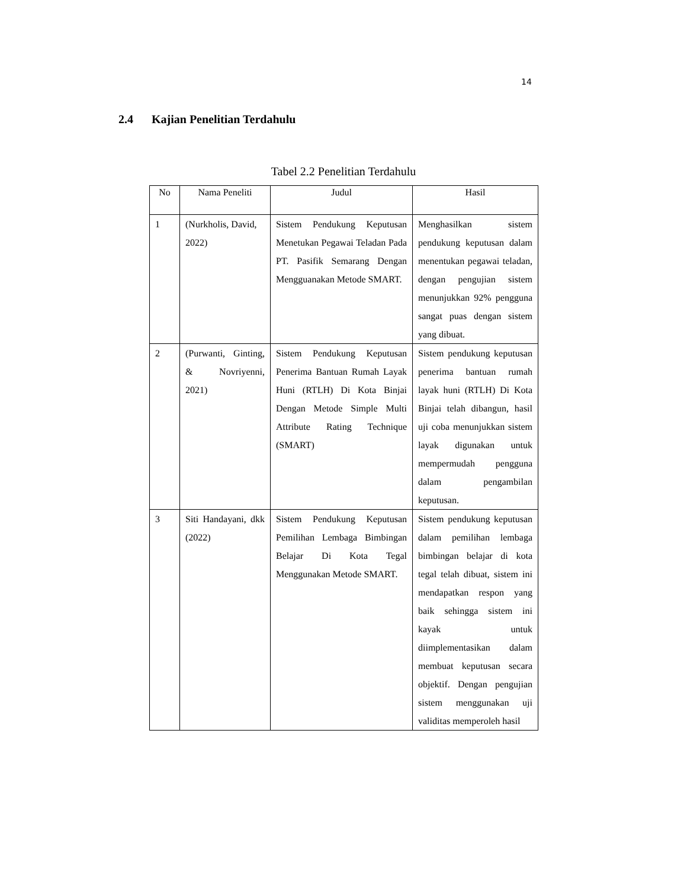14
2.4 Kajian Penelitian Terdahulu
Tabel 2.2 Penelitian Terdahulu
| No | Nama Peneliti | Judul | Hasil |
| --- | --- | --- | --- |
| 1 | (Nurkholis, David, 2022) | Sistem Pendukung Keputusan Menetukan Pegawai Teladan Pada PT. Pasifik Semarang Dengan Mengguanakan Metode SMART. | Menghasilkan sistem pendukung keputusan dalam menentukan pegawai teladan, dengan pengujian sistem menunjukkan 92% pengguna sangat puas dengan sistem yang dibuat. |
| 2 | (Purwanti, Ginting, & Novriyenni, 2021) | Sistem Pendukung Keputusan Penerima Bantuan Rumah Layak Huni (RTLH) Di Kota Binjai Dengan Metode Simple Multi Attribute Rating Technique (SMART) | Sistem pendukung keputusan penerima bantuan rumah layak huni (RTLH) Di Kota Binjai telah dibangun, hasil uji coba menunjukkan sistem layak digunakan untuk mempermudah pengguna dalam pengambilan keputusan. |
| 3 | Siti Handayani, dkk (2022) | Sistem Pendukung Keputusan Pemilihan Lembaga Bimbingan Belajar Di Kota Tegal Menggunakan Metode SMART. | Sistem pendukung keputusan dalam pemilihan lembaga bimbingan belajar di kota tegal telah dibuat, sistem ini mendapatkan respon yang baik sehingga sistem ini kayak untuk diimplementasikan dalam membuat keputusan secara objektif. Dengan pengujian sistem menggunakan uji validitas memperoleh hasil |